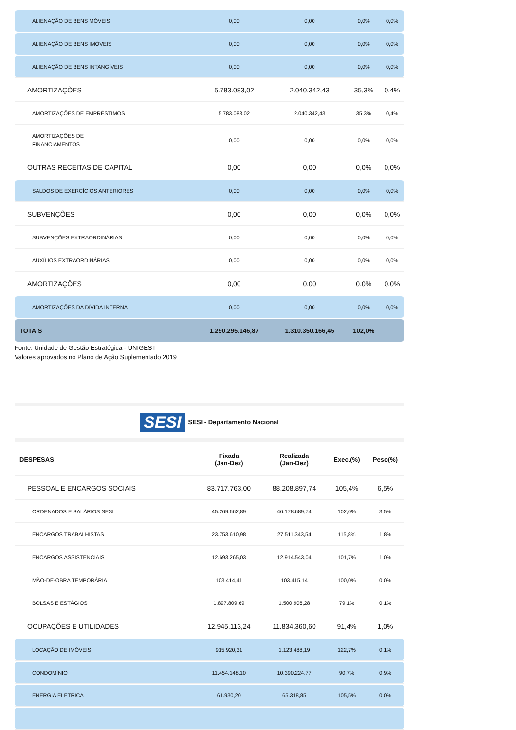| ALIENAÇÃO DE BENS MÓVEIS | 0,00 | 0,00 | 0,0% | 0,0% |
| ALIENAÇÃO DE BENS IMÓVEIS | 0,00 | 0,00 | 0,0% | 0,0% |
| ALIENAÇÃO DE BENS INTANGÍVEIS | 0,00 | 0,00 | 0,0% | 0,0% |
| AMORTIZAÇÕES | 5.783.083,02 | 2.040.342,43 | 35,3% | 0,4% |
| AMORTIZAÇÕES DE EMPRÉSTIMOS | 5.783.083,02 | 2.040.342,43 | 35,3% | 0,4% |
| AMORTIZAÇÕES DE FINANCIAMENTOS | 0,00 | 0,00 | 0,0% | 0,0% |
| OUTRAS RECEITAS DE CAPITAL | 0,00 | 0,00 | 0,0% | 0,0% |
| SALDOS DE EXERCÍCIOS ANTERIORES | 0,00 | 0,00 | 0,0% | 0,0% |
| SUBVENÇÕES | 0,00 | 0,00 | 0,0% | 0,0% |
| SUBVENÇÕES EXTRAORDINÁRIAS | 0,00 | 0,00 | 0,0% | 0,0% |
| AUXÍLIOS EXTRAORDINÁRIAS | 0,00 | 0,00 | 0,0% | 0,0% |
| AMORTIZAÇÕES | 0,00 | 0,00 | 0,0% | 0,0% |
| AMORTIZAÇÕES DA DÍVIDA INTERNA | 0,00 | 0,00 | 0,0% | 0,0% |
| TOTAIS | 1.290.295.146,87 | 1.310.350.166,45 | 102,0% | |
Fonte: Unidade de Gestão Estratégica - UNIGEST
Valores aprovados no Plano de Ação Suplementado 2019
SESI SESI - Departamento Nacional
| DESPESAS | Fixada (Jan-Dez) | Realizada (Jan-Dez) | Exec.(%) | Peso(%) |
| --- | --- | --- | --- | --- |
| PESSOAL E ENCARGOS SOCIAIS | 83.717.763,00 | 88.208.897,74 | 105,4% | 6,5% |
| ORDENADOS E SALÁRIOS SESI | 45.269.662,89 | 46.178.689,74 | 102,0% | 3,5% |
| ENCARGOS TRABALHISTAS | 23.753.610,98 | 27.511.343,54 | 115,8% | 1,8% |
| ENCARGOS ASSISTENCIAIS | 12.693.265,03 | 12.914.543,04 | 101,7% | 1,0% |
| MÃO-DE-OBRA TEMPORÁRIA | 103.414,41 | 103.415,14 | 100,0% | 0,0% |
| BOLSAS E ESTÁGIOS | 1.897.809,69 | 1.500.906,28 | 79,1% | 0,1% |
| OCUPAÇÕES E UTILIDADES | 12.945.113,24 | 11.834.360,60 | 91,4% | 1,0% |
| LOCAÇÃO DE IMÓVEIS | 915.920,31 | 1.123.488,19 | 122,7% | 0,1% |
| CONDOMÍNIO | 11.454.148,10 | 10.390.224,77 | 90,7% | 0,9% |
| ENERGIA ELÉTRICA | 61.930,20 | 65.318,85 | 105,5% | 0,0% |